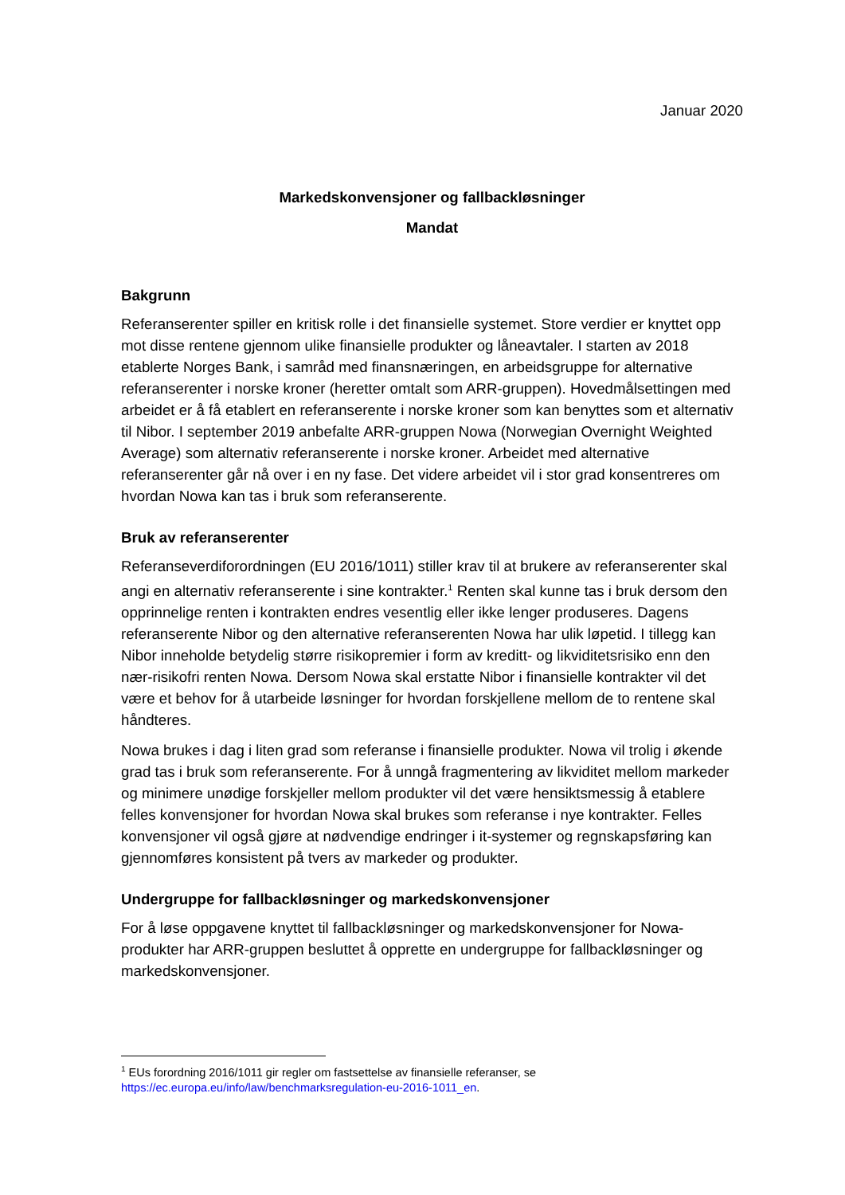Januar 2020
Markedskonvensjoner og fallbackløsninger
Mandat
Bakgrunn
Referanserenter spiller en kritisk rolle i det finansielle systemet. Store verdier er knyttet opp mot disse rentene gjennom ulike finansielle produkter og låneavtaler. I starten av 2018 etablerte Norges Bank, i samråd med finansnæringen, en arbeidsgruppe for alternative referanserenter i norske kroner (heretter omtalt som ARR-gruppen). Hovedmålsettingen med arbeidet er å få etablert en referanserente i norske kroner som kan benyttes som et alternativ til Nibor. I september 2019 anbefalte ARR-gruppen Nowa (Norwegian Overnight Weighted Average) som alternativ referanserente i norske kroner. Arbeidet med alternative referanserenter går nå over i en ny fase. Det videre arbeidet vil i stor grad konsentreres om hvordan Nowa kan tas i bruk som referanserente.
Bruk av referanserenter
Referanseverdiforordningen (EU 2016/1011) stiller krav til at brukere av referanserenter skal angi en alternativ referanserente i sine kontrakter.<sup>1</sup> Renten skal kunne tas i bruk dersom den opprinnelige renten i kontrakten endres vesentlig eller ikke lenger produseres. Dagens referanserente Nibor og den alternative referanserenten Nowa har ulik løpetid. I tillegg kan Nibor inneholde betydelig større risikopremier i form av kreditt- og likviditetsrisiko enn den nær-risikofri renten Nowa. Dersom Nowa skal erstatte Nibor i finansielle kontrakter vil det være et behov for å utarbeide løsninger for hvordan forskjellene mellom de to rentene skal håndteres.
Nowa brukes i dag i liten grad som referanse i finansielle produkter. Nowa vil trolig i økende grad tas i bruk som referanserente. For å unngå fragmentering av likviditet mellom markeder og minimere unødige forskjeller mellom produkter vil det være hensiktsmessig å etablere felles konvensjoner for hvordan Nowa skal brukes som referanse i nye kontrakter. Felles konvensjoner vil også gjøre at nødvendige endringer i it-systemer og regnskapsføring kan gjennomføres konsistent på tvers av markeder og produkter.
Undergruppe for fallbackløsninger og markedskonvensjoner
For å løse oppgavene knyttet til fallbackløsninger og markedskonvensjoner for Nowa-produkter har ARR-gruppen besluttet å opprette en undergruppe for fallbackløsninger og markedskonvensjoner.
<sup>1</sup> EUs forordning 2016/1011 gir regler om fastsettelse av finansielle referanser, se https://ec.europa.eu/info/law/benchmarksregulation-eu-2016-1011_en.